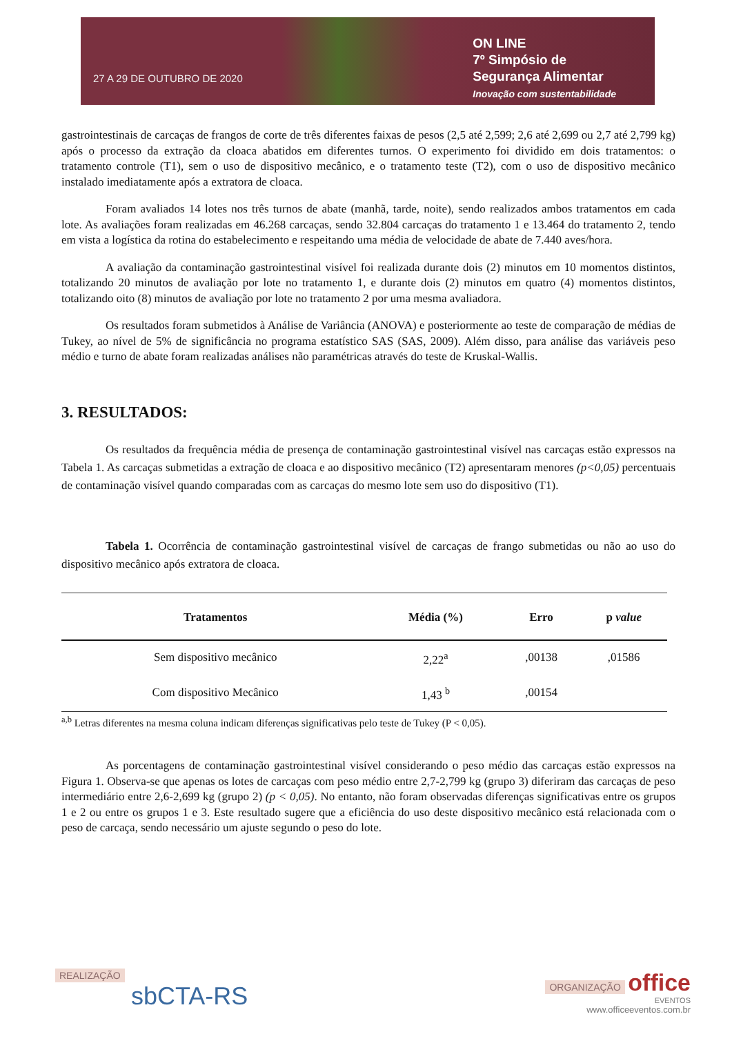27 A 29 DE OUTUBRO DE 2020
ON LINE
7º Simpósio de
Segurança Alimentar
Inovação com sustentabilidade
gastrointestinais de carcaças de frangos de corte de três diferentes faixas de pesos (2,5 até 2,599; 2,6 até 2,699 ou 2,7 até 2,799 kg) após o processo da extração da cloaca abatidos em diferentes turnos. O experimento foi dividido em dois tratamentos: o tratamento controle (T1), sem o uso de dispositivo mecânico, e o tratamento teste (T2), com o uso de dispositivo mecânico instalado imediatamente após a extratora de cloaca.
Foram avaliados 14 lotes nos três turnos de abate (manhã, tarde, noite), sendo realizados ambos tratamentos em cada lote. As avaliações foram realizadas em 46.268 carcaças, sendo 32.804 carcaças do tratamento 1 e 13.464 do tratamento 2, tendo em vista a logística da rotina do estabelecimento e respeitando uma média de velocidade de abate de 7.440 aves/hora.
A avaliação da contaminação gastrointestinal visível foi realizada durante dois (2) minutos em 10 momentos distintos, totalizando 20 minutos de avaliação por lote no tratamento 1, e durante dois (2) minutos em quatro (4) momentos distintos, totalizando oito (8) minutos de avaliação por lote no tratamento 2 por uma mesma avaliadora.
Os resultados foram submetidos à Análise de Variância (ANOVA) e posteriormente ao teste de comparação de médias de Tukey, ao nível de 5% de significância no programa estatístico SAS (SAS, 2009). Além disso, para análise das variáveis peso médio e turno de abate foram realizadas análises não paramétricas através do teste de Kruskal-Wallis.
3. RESULTADOS:
Os resultados da frequência média de presença de contaminação gastrointestinal visível nas carcaças estão expressos na Tabela 1. As carcaças submetidas a extração de cloaca e ao dispositivo mecânico (T2) apresentaram menores (p<0,05) percentuais de contaminação visível quando comparadas com as carcaças do mesmo lote sem uso do dispositivo (T1).
Tabela 1. Ocorrência de contaminação gastrointestinal visível de carcaças de frango submetidas ou não ao uso do dispositivo mecânico após extratora de cloaca.
| Tratamentos | Média (%) | Erro | p value |
| --- | --- | --- | --- |
| Sem dispositivo mecânico | 2,22<sup>a</sup> | ,00138 | ,01586 |
| Com dispositivo Mecânico | 1,43 <sup>b</sup> | ,00154 | |
<sup>a,b</sup> Letras diferentes na mesma coluna indicam diferenças significativas pelo teste de Tukey (P < 0,05).
As porcentagens de contaminação gastrointestinal visível considerando o peso médio das carcaças estão expressos na Figura 1. Observa-se que apenas os lotes de carcaças com peso médio entre 2,7-2,799 kg (grupo 3) diferiram das carcaças de peso intermediário entre 2,6-2,699 kg (grupo 2) (p < 0,05). No entanto, não foram observadas diferenças significativas entre os grupos 1 e 2 ou entre os grupos 1 e 3. Este resultado sugere que a eficiência do uso deste dispositivo mecânico está relacionada com o peso de carcaça, sendo necessário um ajuste segundo o peso do lote.
REALIZAÇÃO
sbCTA-RS
ORGANIZAÇÃO office
EVENTOS
www.officeeventos.com.br